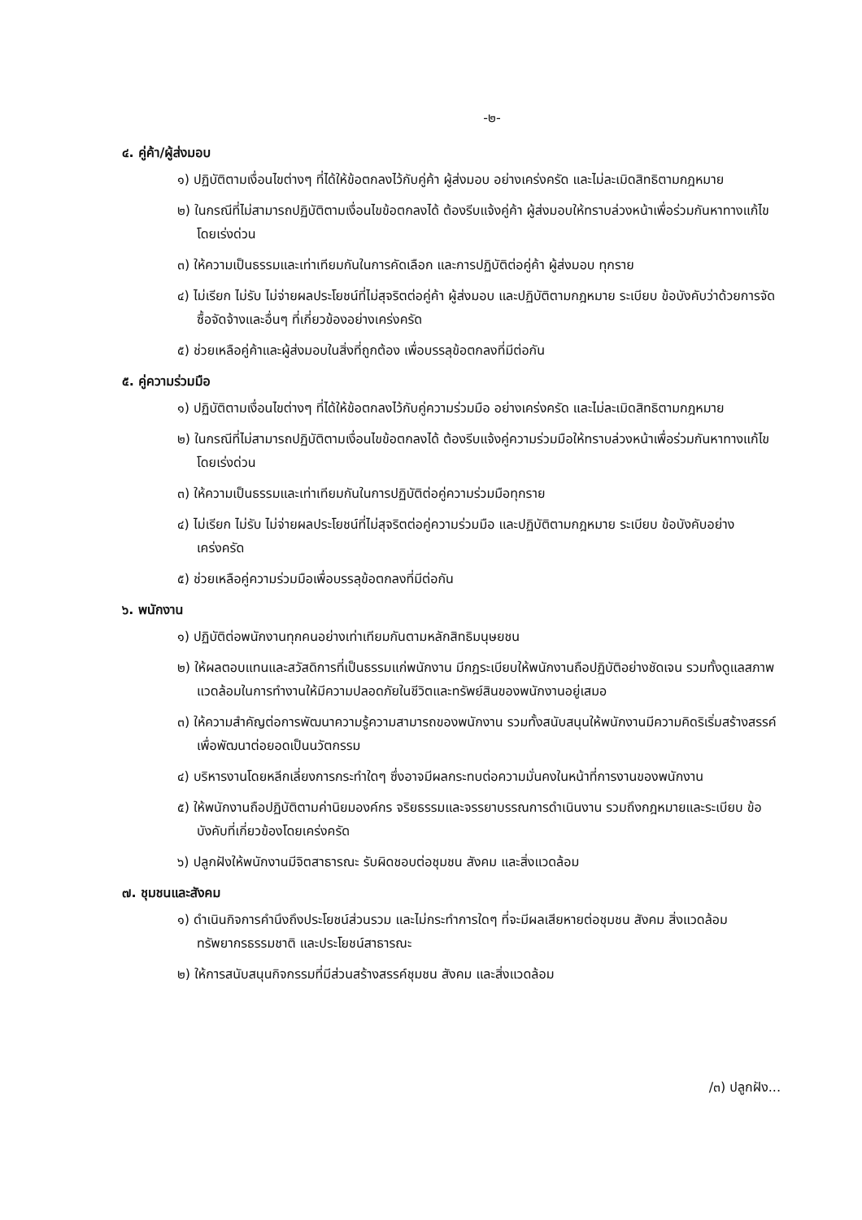-๒-
๔. คู่ค้า/ผู้ส่งมอบ
๑) ปฏิบัติตามเงื่อนไขต่างๆ ที่ได้ให้ข้อตกลงไว้กับคู่ค้า ผู้ส่งมอบ อย่างเคร่งครัด และไม่ละเมิดสิทธิตามกฎหมาย
๒) ในกรณีที่ไม่สามารถปฏิบัติตามเงื่อนไขข้อตกลงได้ ต้องรีบแจ้งคู่ค้า ผู้ส่งมอบให้ทราบล่วงหน้าเพื่อร่วมกันหาทางแก้ไขโดยเร่งด่วน
๓) ให้ความเป็นธรรมและเท่าเทียมกันในการคัดเลือก และการปฏิบัติต่อคู่ค้า ผู้ส่งมอบ ทุกราย
๔) ไม่เรียก ไม่รับ ไม่จ่ายผลประโยชน์ที่ไม่สุจริตต่อคู่ค้า ผู้ส่งมอบ และปฏิบัติตามกฎหมาย ระเบียบ ข้อบังคับว่าด้วยการจัดซื้อจัดจ้างและอื่นๆ ที่เกี่ยวข้องอย่างเคร่งครัด
๕) ช่วยเหลือคู่ค้าและผู้ส่งมอบในสิ่งที่ถูกต้อง เพื่อบรรลุข้อตกลงที่มีต่อกัน
๕. คู่ความร่วมมือ
๑) ปฏิบัติตามเงื่อนไขต่างๆ ที่ได้ให้ข้อตกลงไว้กับคู่ความร่วมมือ อย่างเคร่งครัด และไม่ละเมิดสิทธิตามกฎหมาย
๒) ในกรณีที่ไม่สามารถปฏิบัติตามเงื่อนไขข้อตกลงได้ ต้องรีบแจ้งคู่ความร่วมมือให้ทราบล่วงหน้าเพื่อร่วมกันหาทางแก้ไขโดยเร่งด่วน
๓) ให้ความเป็นธรรมและเท่าเทียมกันในการปฏิบัติต่อคู่ความร่วมมือทุกราย
๔) ไม่เรียก ไม่รับ ไม่จ่ายผลประโยชน์ที่ไม่สุจริตต่อคู่ความร่วมมือ และปฏิบัติตามกฎหมาย ระเบียบ ข้อบังคับอย่างเคร่งครัด
๕) ช่วยเหลือคู่ความร่วมมือเพื่อบรรลุข้อตกลงที่มีต่อกัน
๖. พนักงาน
๑) ปฏิบัติต่อพนักงานทุกคนอย่างเท่าเทียมกันตามหลักสิทธิมนุษยชน
๒) ให้ผลตอบแทนและสวัสดิการที่เป็นธรรมแก่พนักงาน มีกฎระเบียบให้พนักงานถือปฏิบัติอย่างชัดเจน รวมทั้งดูแลสภาพแวดล้อมในการทำงานให้มีความปลอดภัยในชีวิตและทรัพย์สินของพนักงานอยู่เสมอ
๓) ให้ความสำคัญต่อการพัฒนาความรู้ความสามารถของพนักงาน รวมทั้งสนับสนุนให้พนักงานมีความคิดริเริ่มสร้างสรรค์ เพื่อพัฒนาต่อยอดเป็นนวัตกรรม
๔) บริหารงานโดยหลีกเลี่ยงการกระทำใดๆ ซึ่งอาจมีผลกระทบต่อความมั่นคงในหน้าที่การงานของพนักงาน
๕) ให้พนักงานถือปฏิบัติตามค่านิยมองค์กร จริยธรรมและจรรยาบรรณการดำเนินงาน รวมถึงกฎหมายและระเบียบ ข้อบังคับที่เกี่ยวข้องโดยเคร่งครัด
๖) ปลูกฝังให้พนักงานมีจิตสาธารณะ รับผิดชอบต่อชุมชน สังคม และสิ่งแวดล้อม
๗. ชุมชนและสังคม
๑) ดำเนินกิจการคำนึงถึงประโยชน์ส่วนรวม และไม่กระทำการใดๆ ที่จะมีผลเสียหายต่อชุมชน สังคม สิ่งแวดล้อม ทรัพยากรธรรมชาติ และประโยชน์สาธารณะ
๒) ให้การสนับสนุนกิจกรรมที่มีส่วนสร้างสรรค์ชุมชน สังคม และสิ่งแวดล้อม
/๓) ปลูกฝัง...